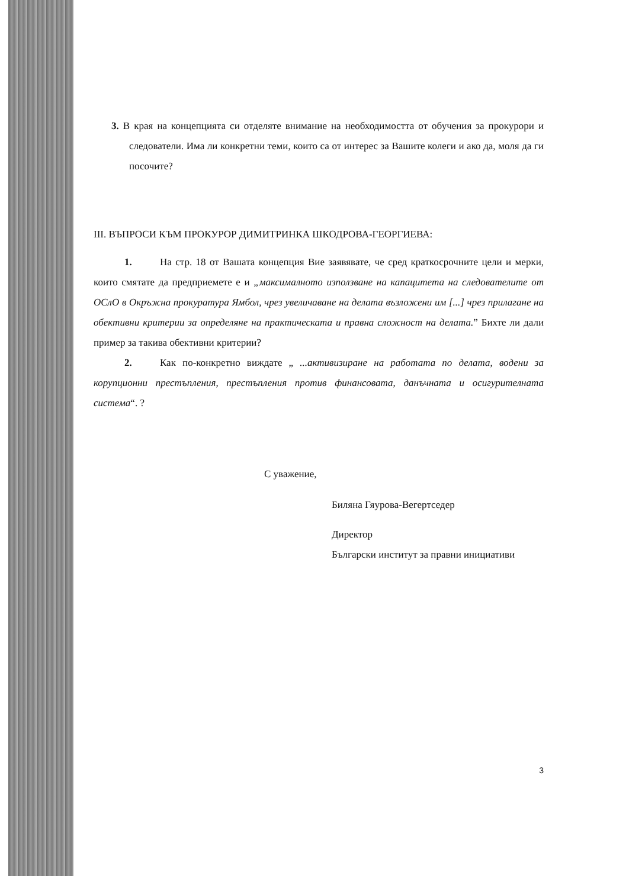3. В края на концепцията си отделяте внимание на необходимостта от обучения за прокурори и следователи. Има ли конкретни теми, които са от интерес за Вашите колеги и ако да, моля да ги посочите?
III. ВЪПРОСИ КЪМ ПРОКУРОР ДИМИТРИНКА ШКОДРОВА-ГЕОРГИЕВА:
1. На стр. 18 от Вашата концепция Вие заявявате, че сред краткосрочните цели и мерки, които смятате да предприемете е и „максималното използване на капацитета на следователите от ОСлО в Окръжна прокуратура Ямбол, чрез увеличаване на делата възложени им [...] чрез прилагане на обективни критерии за определяне на практическата и правна сложност на делата.” Бихте ли дали пример за такива обективни критерии?
2. Как по-конкретно виждате „ ...активизиране на работата по делата, водени за корупционни престъпления, престъпления против финансовата, данъчната и осигурителната система“. ?
С уважение,
Биляна Гяурова-Вегертседер
Директор
Български институт за правни инициативи
3